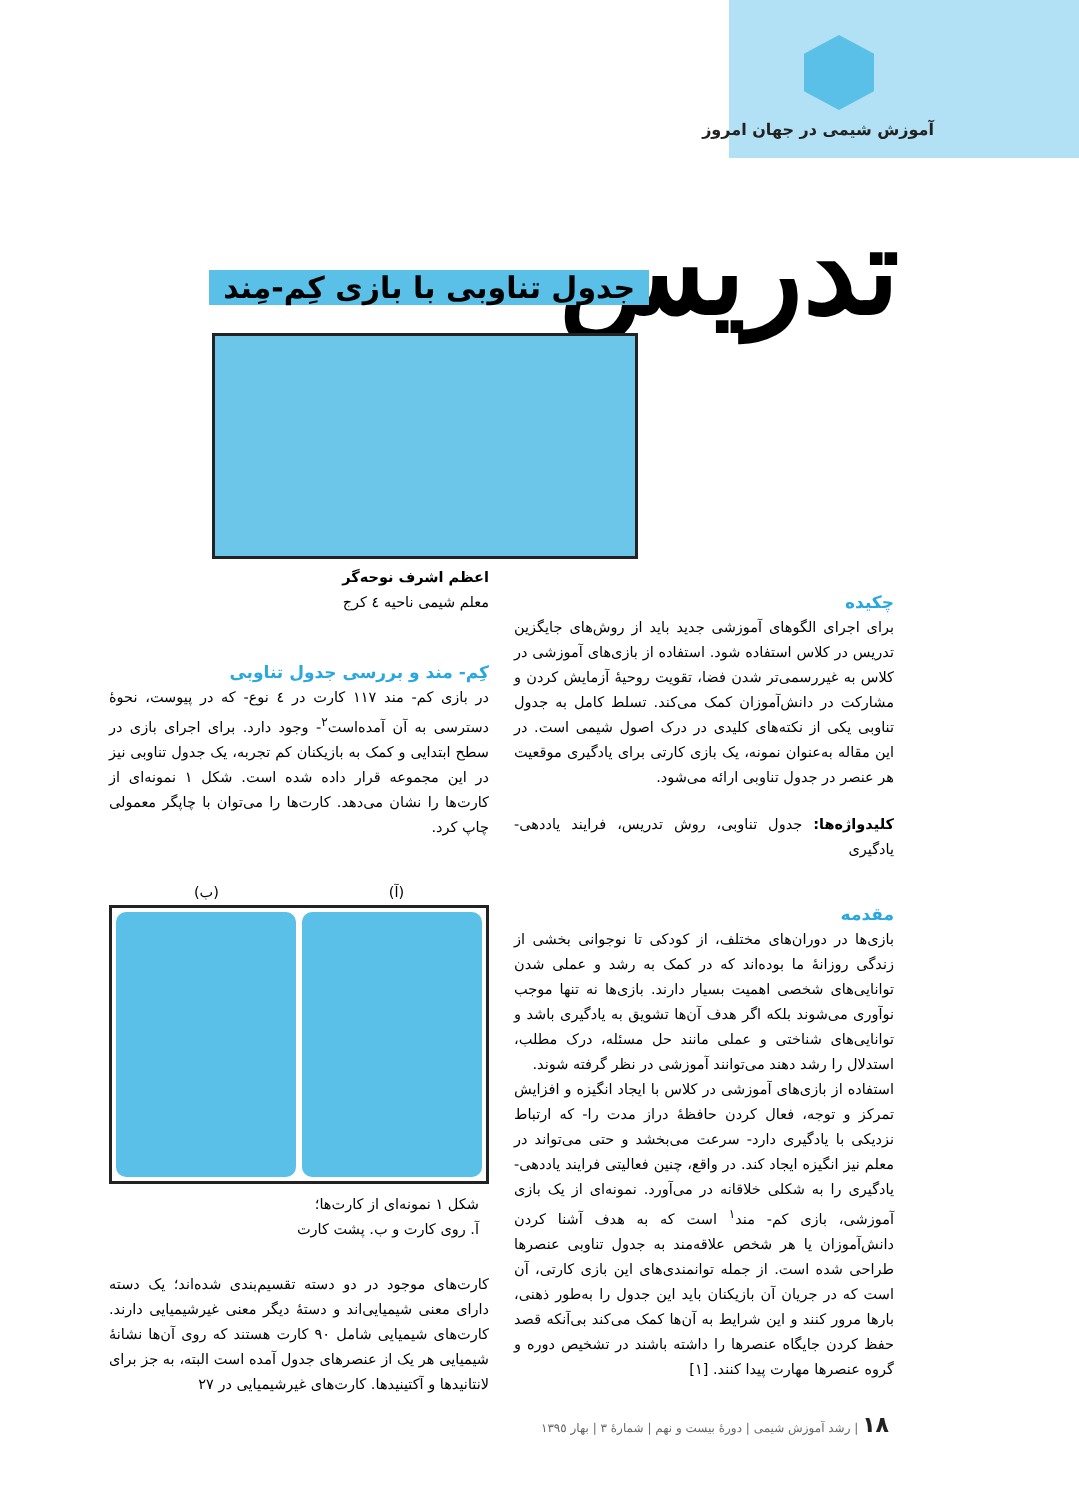آموزش شیمی در جهان امروز
تدریس جدول تناوبی با بازی کِم-مِند
اعظم اشرف نوحه‌گر
معلم شیمی ناحیه ٤ کرج
چکیده
برای اجرای الگوهای آموزشی جدید باید از روش‌های جایگزین تدریس در کلاس استفاده شود. استفاده از بازی‌های آموزشی در کلاس به غیررسمی‌تر شدن فضا، تقویت روحیهٔ آزمایش کردن و مشارکت در دانش‌آموزان کمک می‌کند. تسلط کامل به جدول تناوبی یکی از نکته‌های کلیدی در درک اصول شیمی است. در این مقاله به‌عنوان نمونه، یک بازی کارتی برای یادگیری موقعیت هر عنصر در جدول تناوبی ارائه می‌شود.
کلیدواژه‌ها: جدول تناوبی، روش تدریس، فرایند یاددهی-یادگیری
مقدمه
بازی‌ها در دوران‌های مختلف، از کودکی تا نوجوانی بخشی از زندگی روزانهٔ ما بوده‌اند که در کمک به رشد و عملی شدن توانایی‌های شخصی اهمیت بسیار دارند. بازی‌ها نه تنها موجب نوآوری می‌شوند بلکه اگر هدف آن‌ها تشویق به یادگیری باشد و توانایی‌های شناختی و عملی مانند حل مسئله، درک مطلب، استدلال را رشد دهند می‌توانند آموزشی در نظر گرفته شوند.
استفاده از بازی‌های آموزشی در کلاس با ایجاد انگیزه و افزایش تمرکز و توجه، فعال کردن حافظهٔ دراز مدت را- که ارتباط نزدیکی با یادگیری دارد- سرعت می‌بخشد و حتی می‌تواند در معلم نیز انگیزه ایجاد کند. در واقع، چنین فعالیتی فرایند یاددهی- یادگیری را به شکلی خلاقانه در می‌آورد. نمونه‌ای از یک بازی آموزشی، بازی کم- مند<sup>١</sup> است که به هدف آشنا کردن دانش‌آموزان یا هر شخص علاقه‌مند به جدول تناوبی عنصرها طراحی شده است. از جمله توانمندی‌های این بازی کارتی، آن است که در جریان آن بازیکنان باید این جدول را به‌طور ذهنی، بارها مرور کنند و این شرایط به آن‌ها کمک می‌کند بی‌آنکه قصد حفظ کردن جایگاه عنصرها را داشته باشند در تشخیص دوره و گروه عنصرها مهارت پیدا کنند. [١]
کِم- مند و بررسی جدول تناوبی
در بازی کم- مند ١١٧ کارت در ٤ نوع- که در پیوست، نحوهٔ دسترسی به آن آمده‌است<sup>٢</sup>- وجود دارد. برای اجرای بازی در سطح ابتدایی و کمک به بازیکنان کم تجربه، یک جدول تناوبی نیز در این مجموعه قرار داده شده است. شکل ١ نمونه‌ای از کارت‌ها را نشان می‌دهد. کارت‌ها را می‌توان با چاپگر معمولی چاپ کرد.
(آ) (ب)
شکل ١ نمونه‌ای از کارت‌ها؛
آ. روی کارت و ب. پشت کارت
کارت‌های موجود در دو دسته تقسیم‌بندی شده‌اند؛ یک دسته دارای معنی شیمیایی‌اند و دستهٔ دیگر معنی غیرشیمیایی دارند. کارت‌های شیمیایی شامل ٩٠ کارت هستند که روی آن‌ها نشانهٔ شیمیایی هر یک از عنصرهای جدول آمده است البته، به جز برای لانتانیدها و آکتینیدها. کارت‌های غیرشیمیایی در ٢٧
١٨ | رشد آموزش شیمی | دورهٔ بیست و نهم | شمارهٔ ٣ | بهار ١٣٩٥